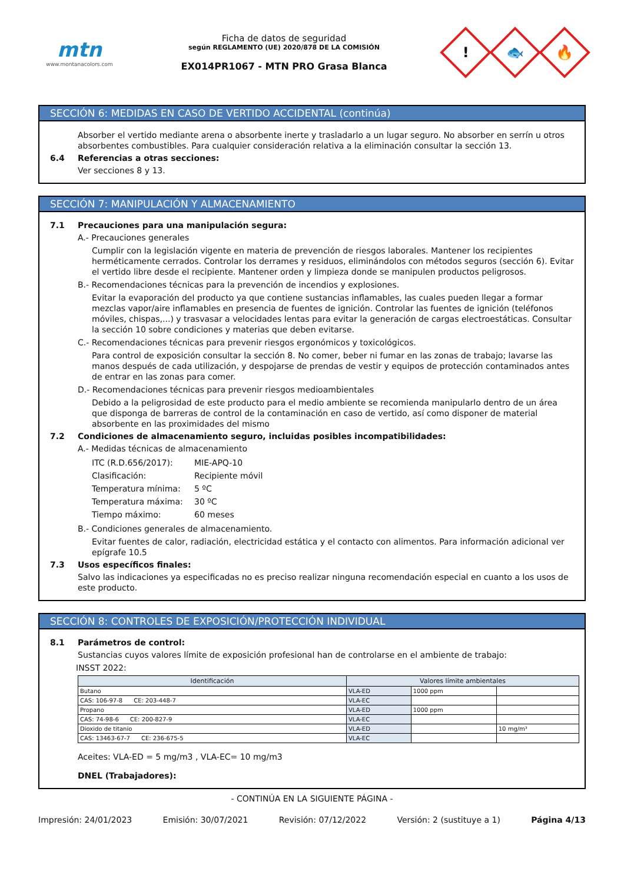mtn
www.montanacolors.com
Ficha de datos de seguridad
según REGLAMENTO (UE) 2020/878 DE LA COMISIÓN
EX014PR1067 - MTN PRO Grasa Blanca
!
🐟
🔥
SECCIÓN 6: MEDIDAS EN CASO DE VERTIDO ACCIDENTAL (continúa)
Absorber el vertido mediante arena o absorbente inerte y trasladarlo a un lugar seguro. No absorber en serrín u otros absorbentes combustibles. Para cualquier consideración relativa a la eliminación consultar la sección 13.
6.4 Referencias a otras secciones:
Ver secciones 8 y 13.
SECCIÓN 7: MANIPULACIÓN Y ALMACENAMIENTO
7.1 Precauciones para una manipulación segura:
A.- Precauciones generales
Cumplir con la legislación vigente en materia de prevención de riesgos laborales. Mantener los recipientes herméticamente cerrados. Controlar los derrames y residuos, eliminándolos con métodos seguros (sección 6). Evitar el vertido libre desde el recipiente. Mantener orden y limpieza donde se manipulen productos peligrosos.
B.- Recomendaciones técnicas para la prevención de incendios y explosiones.
Evitar la evaporación del producto ya que contiene sustancias inflamables, las cuales pueden llegar a formar mezclas vapor/aire inflamables en presencia de fuentes de ignición. Controlar las fuentes de ignición (teléfonos móviles, chispas,...) y trasvasar a velocidades lentas para evitar la generación de cargas electroestáticas. Consultar la sección 10 sobre condiciones y materias que deben evitarse.
C.- Recomendaciones técnicas para prevenir riesgos ergonómicos y toxicológicos.
Para control de exposición consultar la sección 8. No comer, beber ni fumar en las zonas de trabajo; lavarse las manos después de cada utilización, y despojarse de prendas de vestir y equipos de protección contaminados antes de entrar en las zonas para comer.
D.- Recomendaciones técnicas para prevenir riesgos medioambientales
Debido a la peligrosidad de este producto para el medio ambiente se recomienda manipularlo dentro de un área que disponga de barreras de control de la contaminación en caso de vertido, así como disponer de material absorbente en las proximidades del mismo
7.2 Condiciones de almacenamiento seguro, incluidas posibles incompatibilidades:
A.- Medidas técnicas de almacenamiento
| ITC (R.D.656/2017): | MIE-APQ-10 |
| Clasificación: | Recipiente móvil |
| Temperatura mínima: | 5 ºC |
| Temperatura máxima: | 30 ºC |
| Tiempo máximo: | 60 meses |
B.- Condiciones generales de almacenamiento.
Evitar fuentes de calor, radiación, electricidad estática y el contacto con alimentos. Para información adicional ver epígrafe 10.5
7.3 Usos específicos finales:
Salvo las indicaciones ya especificadas no es preciso realizar ninguna recomendación especial en cuanto a los usos de este producto.
SECCIÓN 8: CONTROLES DE EXPOSICIÓN/PROTECCIÓN INDIVIDUAL
8.1 Parámetros de control:
Sustancias cuyos valores límite de exposición profesional han de controlarse en el ambiente de trabajo:
INSST 2022:
| Identificación | Valores límite ambientales | | |
| --- | --- | --- | --- |
| Butano | VLA-ED | 1000 ppm | |
| CAS: 106-97-8 CE: 203-448-7 | VLA-EC | | |
| Propano | VLA-ED | 1000 ppm | |
| CAS: 74-98-6 CE: 200-827-9 | VLA-EC | | |
| Dioxido de titanio | VLA-ED | | 10 mg/m³ |
| CAS: 13463-67-7 CE: 236-675-5 | VLA-EC | | |
Aceites: VLA-ED = 5 mg/m3 , VLA-EC= 10 mg/m3
DNEL (Trabajadores):
- CONTINÚA EN LA SIGUIENTE PÁGINA -
Impresión: 24/01/2023 Emisión: 30/07/2021 Revisión: 07/12/2022 Versión: 2 (sustituye a 1) Página 4/13